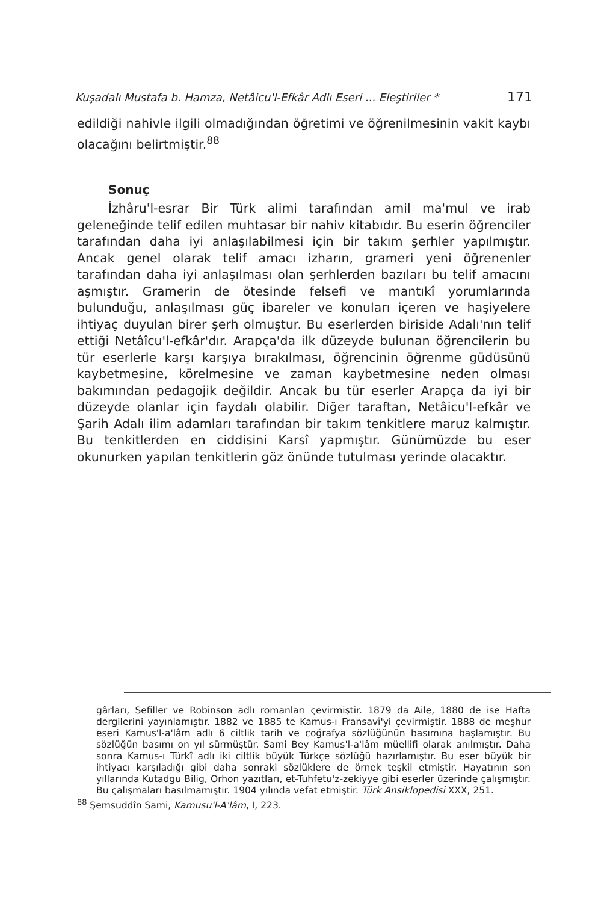Kuşadalı Mustafa b. Hamza, Netâicu'l-Efkâr Adlı Eseri ... Eleştiriler * 171
edildiği nahivle ilgili olmadığından öğretimi ve öğrenilmesinin vakit kaybı olacağını belirtmiştir.<sup>88</sup>
Sonuç
İzhâru'l-esrar Bir Türk alimi tarafından amil ma'mul ve irab geleneğinde telif edilen muhtasar bir nahiv kitabıdır. Bu eserin öğrenciler tarafından daha iyi anlaşılabilmesi için bir takım şerhler yapılmıştır. Ancak genel olarak telif amacı izharın, grameri yeni öğrenenler tarafından daha iyi anlaşılması olan şerhlerden bazıları bu telif amacını aşmıştır. Gramerin de ötesinde felsefi ve mantıkî yorumlarında bulunduğu, anlaşılması güç ibareler ve konuları içeren ve haşiyelere ihtiyaç duyulan birer şerh olmuştur. Bu eserlerden biriside Adalı'nın telif ettiği Netâîcu'l-efkâr'dır. Arapça'da ilk düzeyde bulunan öğrencilerin bu tür eserlerle karşı karşıya bırakılması, öğrencinin öğrenme güdüsünü kaybetmesine, körelmesine ve zaman kaybetmesine neden olması bakımından pedagojik değildir. Ancak bu tür eserler Arapça da iyi bir düzeyde olanlar için faydalı olabilir. Diğer taraftan, Netâicu'l-efkâr ve Şarih Adalı ilim adamları tarafından bir takım tenkitlere maruz kalmıştır. Bu tenkitlerden en ciddisini Karsî yapmıştır. Günümüzde bu eser okunurken yapılan tenkitlerin göz önünde tutulması yerinde olacaktır.
gârları, Sefiller ve Robinson adlı romanları çevirmiştir. 1879 da Aile, 1880 de ise Hafta dergilerini yayınlamıştır. 1882 ve 1885 te Kamus-ı Fransavî'yi çevirmiştir. 1888 de meşhur eseri Kamus'l-a'lâm adlı 6 ciltlik tarih ve coğrafya sözlüğünün basımına başlamıştır. Bu sözlüğün basımı on yıl sürmüştür. Sami Bey Kamus'l-a'lâm müellifi olarak anılmıştır. Daha sonra Kamus-ı Türkî adlı iki ciltlik büyük Türkçe sözlüğü hazırlamıştır. Bu eser büyük bir ihtiyacı karşıladığı gibi daha sonraki sözlüklere de örnek teşkil etmiştir. Hayatının son yıllarında Kutadgu Bilig, Orhon yazıtları, et-Tuhfetu'z-zekiyye gibi eserler üzerinde çalışmıştır. Bu çalışmaları basılmamıştır. 1904 yılında vefat etmiştir. Türk Ansiklopedisi XXX, 251.
<sup>88</sup> Şemsuddîn Sami, Kamusu'l-A'lâm, I, 223.